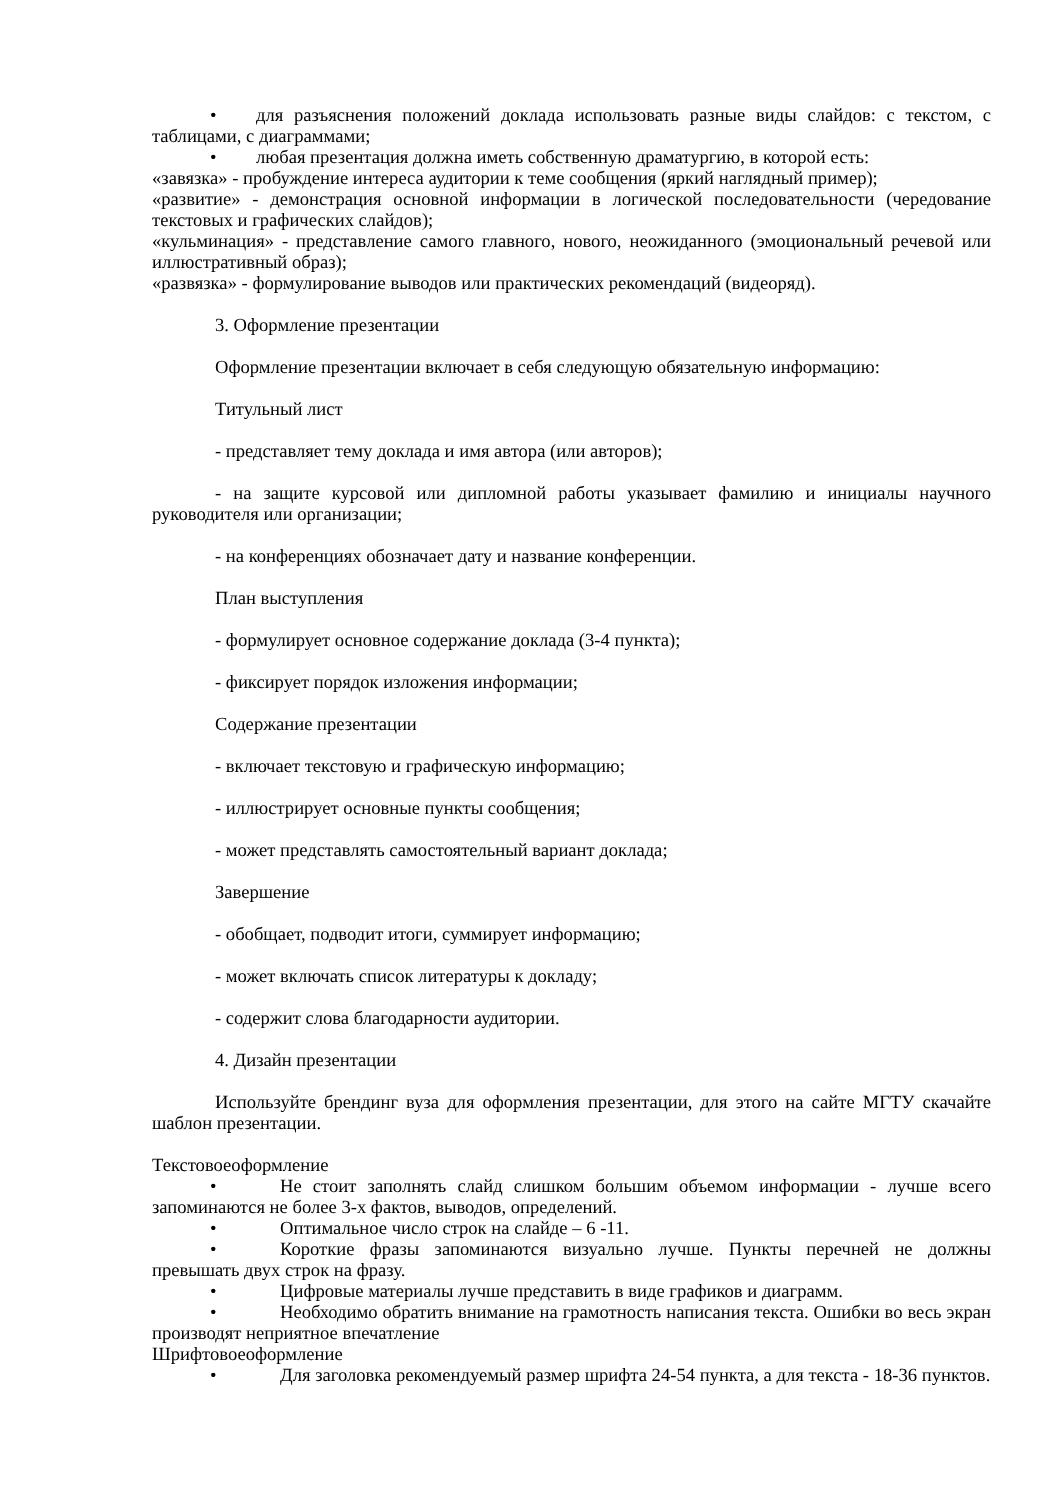• для разъяснения положений доклада использовать разные виды слайдов: с текстом, с таблицами, с диаграммами;
• любая презентация должна иметь собственную драматургию, в которой есть:
«завязка» - пробуждение интереса аудитории к теме сообщения (яркий наглядный пример);
«развитие» - демонстрация основной информации в логической последовательности (чередование текстовых и графических слайдов);
«кульминация» - представление самого главного, нового, неожиданного (эмоциональный речевой или иллюстративный образ);
«развязка» - формулирование выводов или практических рекомендаций (видеоряд).
3. Оформление презентации
Оформление презентации включает в себя следующую обязательную информацию:
Титульный лист
- представляет тему доклада и имя автора (или авторов);
- на защите курсовой или дипломной работы указывает фамилию и инициалы научного руководителя или организации;
- на конференциях обозначает дату и название конференции.
План выступления
- формулирует основное содержание доклада (3-4 пункта);
- фиксирует порядок изложения информации;
Содержание презентации
- включает текстовую и графическую информацию;
- иллюстрирует основные пункты сообщения;
- может представлять самостоятельный вариант доклада;
Завершение
- обобщает, подводит итоги, суммирует информацию;
- может включать список литературы к докладу;
- содержит слова благодарности аудитории.
4. Дизайн презентации
Используйте брендинг вуза для оформления презентации, для этого на сайте МГТУ скачайте шаблон презентации.
Текстовоеоформление
• Не стоит заполнять слайд слишком большим объемом информации - лучше всего запоминаются не более 3-х фактов, выводов, определений.
• Оптимальное число строк на слайде – 6 -11.
• Короткие фразы запоминаются визуально лучше. Пункты перечней не должны превышать двух строк на фразу.
• Цифровые материалы лучше представить в виде графиков и диаграмм.
• Необходимо обратить внимание на грамотность написания текста. Ошибки во весь экран производят неприятное впечатление
Шрифтовоеоформление
• Для заголовка рекомендуемый размер шрифта 24-54 пункта, а для текста - 18-36 пунктов.